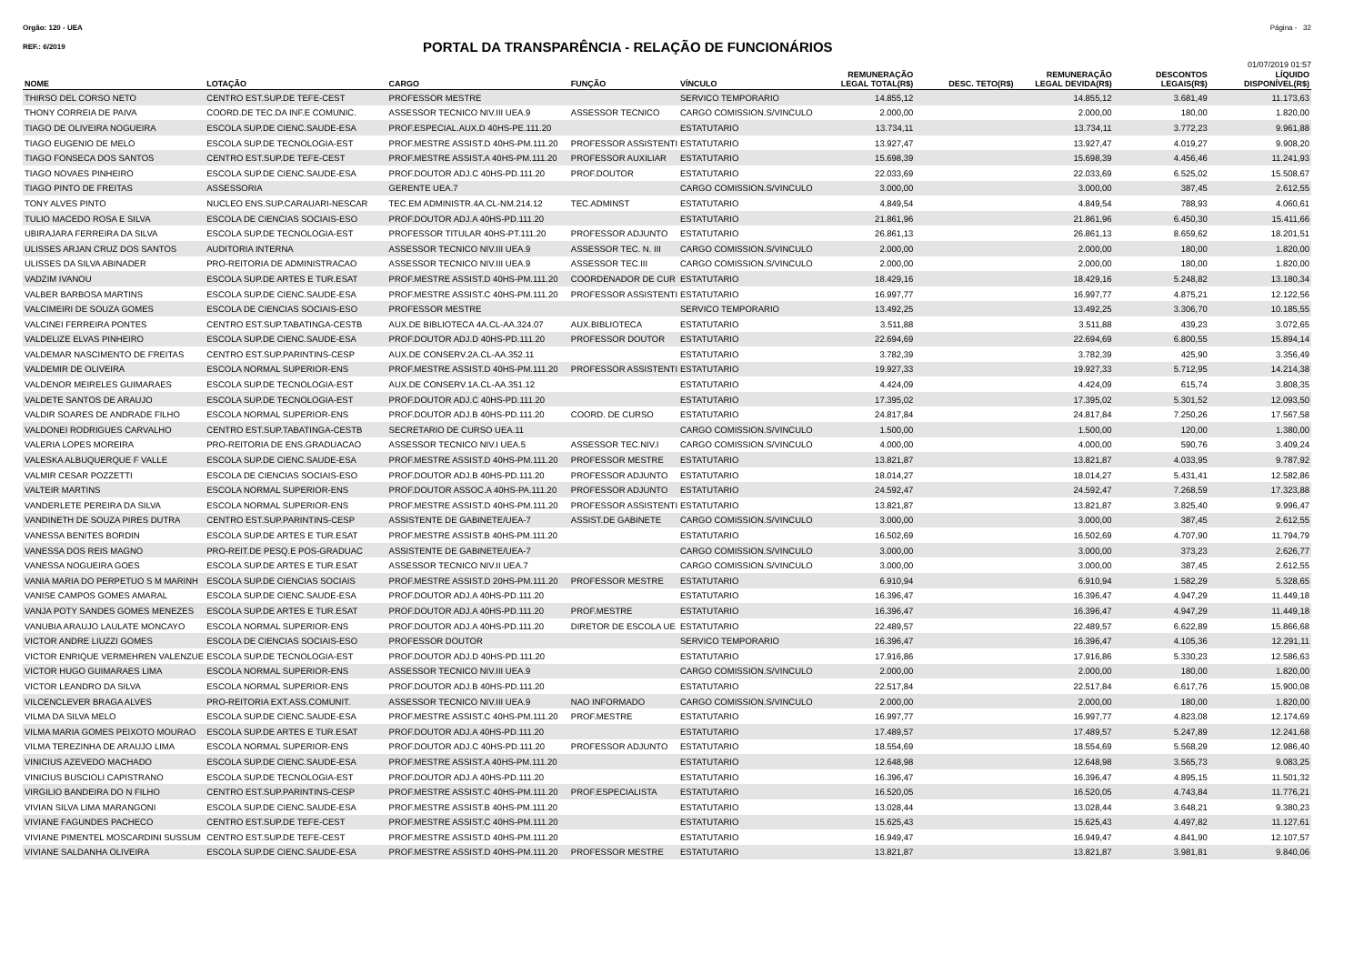Orgão: 120 - UEA Página - 32
REF.: 6/2019
PORTAL DA TRANSPARÊNCIA - RELAÇÃO DE FUNCIONÁRIOS
01/07/2019 01:57
| NOME | LOTAÇÃO | CARGO | FUNÇÃO | VÍNCULO | REMUNERAÇÃO LEGAL TOTAL(R$) | DESC. TETO(R$) | REMUNERAÇÃO LEGAL DEVIDA(R$) | DESCONTOS LEGAIS(R$) | LÍQUIDO DISPONÍVEL(R$) |
| --- | --- | --- | --- | --- | --- | --- | --- | --- | --- |
| THIRSO DEL CORSO NETO | CENTRO EST.SUP.DE TEFE-CEST | PROFESSOR MESTRE | | SERVICO TEMPORARIO | 14.855,12 | | 14.855,12 | 3.681,49 | 11.173,63 |
| THONY CORREIA DE PAIVA | COORD.DE TEC.DA INF.E COMUNIC. | ASSESSOR TECNICO NIV.III UEA.9 | ASSESSOR TECNICO | CARGO COMISSION.S/VINCULO | 2.000,00 | | 2.000,00 | 180,00 | 1.820,00 |
| TIAGO DE OLIVEIRA NOGUEIRA | ESCOLA SUP.DE CIENC.SAUDE-ESA | PROF.ESPECIAL.AUX.D 40HS-PE.111.20 | | ESTATUTARIO | 13.734,11 | | 13.734,11 | 3.772,23 | 9.961,88 |
| TIAGO EUGENIO DE MELO | ESCOLA SUP.DE TECNOLOGIA-EST | PROF.MESTRE ASSIST.D 40HS-PM.111.20 | PROFESSOR ASSISTENTI | ESTATUTARIO | 13.927,47 | | 13.927,47 | 4.019,27 | 9.908,20 |
| TIAGO FONSECA DOS SANTOS | CENTRO EST.SUP.DE TEFE-CEST | PROF.MESTRE ASSIST.A 40HS-PM.111.20 | PROFESSOR AUXILIAR | ESTATUTARIO | 15.698,39 | | 15.698,39 | 4.456,46 | 11.241,93 |
| TIAGO NOVAES PINHEIRO | ESCOLA SUP.DE CIENC.SAUDE-ESA | PROF.DOUTOR ADJ.C 40HS-PD.111.20 | PROF.DOUTOR | ESTATUTARIO | 22.033,69 | | 22.033,69 | 6.525,02 | 15.508,67 |
| TIAGO PINTO DE FREITAS | ASSESSORIA | GERENTE UEA.7 | | CARGO COMISSION.S/VINCULO | 3.000,00 | | 3.000,00 | 387,45 | 2.612,55 |
| TONY ALVES PINTO | NUCLEO ENS.SUP.CARAUARI-NESCAR | TEC.EM ADMINISTR.4A.CL-NM.214.12 | TEC.ADMINST | ESTATUTARIO | 4.849,54 | | 4.849,54 | 788,93 | 4.060,61 |
| TULIO MACEDO ROSA E SILVA | ESCOLA DE CIENCIAS SOCIAIS-ESO | PROF.DOUTOR ADJ.A 40HS-PD.111.20 | | ESTATUTARIO | 21.861,96 | | 21.861,96 | 6.450,30 | 15.411,66 |
| UBIRAJARA FERREIRA DA SILVA | ESCOLA SUP.DE TECNOLOGIA-EST | PROFESSOR TITULAR 40HS-PT.111.20 | PROFESSOR ADJUNTO | ESTATUTARIO | 26.861,13 | | 26.861,13 | 8.659,62 | 18.201,51 |
| ULISSES ARJAN CRUZ DOS SANTOS | AUDITORIA INTERNA | ASSESSOR TECNICO NIV.III UEA.9 | ASSESSOR TEC. N. III | CARGO COMISSION.S/VINCULO | 2.000,00 | | 2.000,00 | 180,00 | 1.820,00 |
| ULISSES DA SILVA ABINADER | PRO-REITORIA DE ADMINISTRACAO | ASSESSOR TECNICO NIV.III UEA.9 | ASSESSOR TEC.III | CARGO COMISSION.S/VINCULO | 2.000,00 | | 2.000,00 | 180,00 | 1.820,00 |
| VADZIM IVANOU | ESCOLA SUP.DE ARTES E TUR.ESAT | PROF.MESTRE ASSIST.D 40HS-PM.111.20 | COORDENADOR DE CUR | ESTATUTARIO | 18.429,16 | | 18.429,16 | 5.248,82 | 13.180,34 |
| VALBER BARBOSA MARTINS | ESCOLA SUP.DE CIENC.SAUDE-ESA | PROF.MESTRE ASSIST.C 40HS-PM.111.20 | PROFESSOR ASSISTENTI | ESTATUTARIO | 16.997,77 | | 16.997,77 | 4.875,21 | 12.122,56 |
| VALCIMEIRI DE SOUZA GOMES | ESCOLA DE CIENCIAS SOCIAIS-ESO | PROFESSOR MESTRE | | SERVICO TEMPORARIO | 13.492,25 | | 13.492,25 | 3.306,70 | 10.185,55 |
| VALCINEI FERREIRA PONTES | CENTRO EST.SUP.TABATINGA-CESTB | AUX.DE BIBLIOTECA 4A.CL-AA.324.07 | AUX.BIBLIOTECA | ESTATUTARIO | 3.511,88 | | 3.511,88 | 439,23 | 3.072,65 |
| VALDELIZE ELVAS PINHEIRO | ESCOLA SUP.DE CIENC.SAUDE-ESA | PROF.DOUTOR ADJ.D 40HS-PD.111.20 | PROFESSOR DOUTOR | ESTATUTARIO | 22.694,69 | | 22.694,69 | 6.800,55 | 15.894,14 |
| VALDEMAR NASCIMENTO DE FREITAS | CENTRO EST.SUP.PARINTINS-CESP | AUX.DE CONSERV.2A.CL-AA.352.11 | | ESTATUTARIO | 3.782,39 | | 3.782,39 | 425,90 | 3.356,49 |
| VALDEMIR DE OLIVEIRA | ESCOLA NORMAL SUPERIOR-ENS | PROF.MESTRE ASSIST.D 40HS-PM.111.20 | PROFESSOR ASSISTENTI | ESTATUTARIO | 19.927,33 | | 19.927,33 | 5.712,95 | 14.214,38 |
| VALDENOR MEIRELES GUIMARAES | ESCOLA SUP.DE TECNOLOGIA-EST | AUX.DE CONSERV.1A.CL-AA.351.12 | | ESTATUTARIO | 4.424,09 | | 4.424,09 | 615,74 | 3.808,35 |
| VALDETE SANTOS DE ARAUJO | ESCOLA SUP.DE TECNOLOGIA-EST | PROF.DOUTOR ADJ.C 40HS-PD.111.20 | | ESTATUTARIO | 17.395,02 | | 17.395,02 | 5.301,52 | 12.093,50 |
| VALDIR SOARES DE ANDRADE FILHO | ESCOLA NORMAL SUPERIOR-ENS | PROF.DOUTOR ADJ.B 40HS-PD.111.20 | COORD. DE CURSO | ESTATUTARIO | 24.817,84 | | 24.817,84 | 7.250,26 | 17.567,58 |
| VALDONEI RODRIGUES CARVALHO | CENTRO EST.SUP.TABATINGA-CESTB | SECRETARIO DE CURSO UEA.11 | | CARGO COMISSION.S/VINCULO | 1.500,00 | | 1.500,00 | 120,00 | 1.380,00 |
| VALERIA LOPES MOREIRA | PRO-REITORIA DE ENS.GRADUACAO | ASSESSOR TECNICO NIV.I UEA.5 | ASSESSOR TEC.NIV.I | CARGO COMISSION.S/VINCULO | 4.000,00 | | 4.000,00 | 590,76 | 3.409,24 |
| VALESKA ALBUQUERQUE F VALLE | ESCOLA SUP.DE CIENC.SAUDE-ESA | PROF.MESTRE ASSIST.D 40HS-PM.111.20 | PROFESSOR MESTRE | ESTATUTARIO | 13.821,87 | | 13.821,87 | 4.033,95 | 9.787,92 |
| VALMIR CESAR POZZETTI | ESCOLA DE CIENCIAS SOCIAIS-ESO | PROF.DOUTOR ADJ.B 40HS-PD.111.20 | PROFESSOR ADJUNTO | ESTATUTARIO | 18.014,27 | | 18.014,27 | 5.431,41 | 12.582,86 |
| VALTEIR MARTINS | ESCOLA NORMAL SUPERIOR-ENS | PROF.DOUTOR ASSOC.A 40HS-PA.111.20 | PROFESSOR ADJUNTO | ESTATUTARIO | 24.592,47 | | 24.592,47 | 7.268,59 | 17.323,88 |
| VANDERLETE PEREIRA DA SILVA | ESCOLA NORMAL SUPERIOR-ENS | PROF.MESTRE ASSIST.D 40HS-PM.111.20 | PROFESSOR ASSISTENTI | ESTATUTARIO | 13.821,87 | | 13.821,87 | 3.825,40 | 9.996,47 |
| VANDINETH DE SOUZA PIRES DUTRA | CENTRO EST.SUP.PARINTINS-CESP | ASSISTENTE DE GABINETE/UEA-7 | ASSIST.DE GABINETE | CARGO COMISSION.S/VINCULO | 3.000,00 | | 3.000,00 | 387,45 | 2.612,55 |
| VANESSA BENITES BORDIN | ESCOLA SUP.DE ARTES E TUR.ESAT | PROF.MESTRE ASSIST.B 40HS-PM.111.20 | | ESTATUTARIO | 16.502,69 | | 16.502,69 | 4.707,90 | 11.794,79 |
| VANESSA DOS REIS MAGNO | PRO-REIT.DE PESQ.E POS-GRADUAC | ASSISTENTE DE GABINETE/UEA-7 | | CARGO COMISSION.S/VINCULO | 3.000,00 | | 3.000,00 | 373,23 | 2.626,77 |
| VANESSA NOGUEIRA GOES | ESCOLA SUP.DE ARTES E TUR.ESAT | ASSESSOR TECNICO NIV.II UEA.7 | | CARGO COMISSION.S/VINCULO | 3.000,00 | | 3.000,00 | 387,45 | 2.612,55 |
| VANIA MARIA DO PERPETUO S M MARINH | ESCOLA SUP.DE CIENCIAS SOCIAIS | PROF.MESTRE ASSIST.D 20HS-PM.111.20 | PROFESSOR MESTRE | ESTATUTARIO | 6.910,94 | | 6.910,94 | 1.582,29 | 5.328,65 |
| VANISE CAMPOS GOMES AMARAL | ESCOLA SUP.DE CIENC.SAUDE-ESA | PROF.DOUTOR ADJ.A 40HS-PD.111.20 | | ESTATUTARIO | 16.396,47 | | 16.396,47 | 4.947,29 | 11.449,18 |
| VANJA POTY SANDES GOMES MENEZES | ESCOLA SUP.DE ARTES E TUR.ESAT | PROF.DOUTOR ADJ.A 40HS-PD.111.20 | PROF.MESTRE | ESTATUTARIO | 16.396,47 | | 16.396,47 | 4.947,29 | 11.449,18 |
| VANUBIA ARAUJO LAULATE MONCAYO | ESCOLA NORMAL SUPERIOR-ENS | PROF.DOUTOR ADJ.A 40HS-PD.111.20 | DIRETOR DE ESCOLA UE | ESTATUTARIO | 22.489,57 | | 22.489,57 | 6.622,89 | 15.866,68 |
| VICTOR ANDRE LIUZZI GOMES | ESCOLA DE CIENCIAS SOCIAIS-ESO | PROFESSOR DOUTOR | | SERVICO TEMPORARIO | 16.396,47 | | 16.396,47 | 4.105,36 | 12.291,11 |
| VICTOR ENRIQUE VERMEHREN VALENZUE | ESCOLA SUP.DE TECNOLOGIA-EST | PROF.DOUTOR ADJ.D 40HS-PD.111.20 | | ESTATUTARIO | 17.916,86 | | 17.916,86 | 5.330,23 | 12.586,63 |
| VICTOR HUGO GUIMARAES LIMA | ESCOLA NORMAL SUPERIOR-ENS | ASSESSOR TECNICO NIV.III UEA.9 | | CARGO COMISSION.S/VINCULO | 2.000,00 | | 2.000,00 | 180,00 | 1.820,00 |
| VICTOR LEANDRO DA SILVA | ESCOLA NORMAL SUPERIOR-ENS | PROF.DOUTOR ADJ.B 40HS-PD.111.20 | | ESTATUTARIO | 22.517,84 | | 22.517,84 | 6.617,76 | 15.900,08 |
| VILCENCLEVER BRAGA ALVES | PRO-REITORIA EXT.ASS.COMUNIT. | ASSESSOR TECNICO NIV.III UEA.9 | NAO INFORMADO | CARGO COMISSION.S/VINCULO | 2.000,00 | | 2.000,00 | 180,00 | 1.820,00 |
| VILMA DA SILVA MELO | ESCOLA SUP.DE CIENC.SAUDE-ESA | PROF.MESTRE ASSIST.C 40HS-PM.111.20 | PROF.MESTRE | ESTATUTARIO | 16.997,77 | | 16.997,77 | 4.823,08 | 12.174,69 |
| VILMA MARIA GOMES PEIXOTO MOURAO | ESCOLA SUP.DE ARTES E TUR.ESAT | PROF.DOUTOR ADJ.A 40HS-PD.111.20 | | ESTATUTARIO | 17.489,57 | | 17.489,57 | 5.247,89 | 12.241,68 |
| VILMA TEREZINHA DE ARAUJO LIMA | ESCOLA NORMAL SUPERIOR-ENS | PROF.DOUTOR ADJ.C 40HS-PD.111.20 | PROFESSOR ADJUNTO | ESTATUTARIO | 18.554,69 | | 18.554,69 | 5.568,29 | 12.986,40 |
| VINICIUS AZEVEDO MACHADO | ESCOLA SUP.DE CIENC.SAUDE-ESA | PROF.MESTRE ASSIST.A 40HS-PM.111.20 | | ESTATUTARIO | 12.648,98 | | 12.648,98 | 3.565,73 | 9.083,25 |
| VINICIUS BUSCIOLI CAPISTRANO | ESCOLA SUP.DE TECNOLOGIA-EST | PROF.DOUTOR ADJ.A 40HS-PD.111.20 | | ESTATUTARIO | 16.396,47 | | 16.396,47 | 4.895,15 | 11.501,32 |
| VIRGILIO BANDEIRA DO N FILHO | CENTRO EST.SUP.PARINTINS-CESP | PROF.MESTRE ASSIST.C 40HS-PM.111.20 | PROF.ESPECIALISTA | ESTATUTARIO | 16.520,05 | | 16.520,05 | 4.743,84 | 11.776,21 |
| VIVIAN SILVA LIMA MARANGONI | ESCOLA SUP.DE CIENC.SAUDE-ESA | PROF.MESTRE ASSIST.B 40HS-PM.111.20 | | ESTATUTARIO | 13.028,44 | | 13.028,44 | 3.648,21 | 9.380,23 |
| VIVIANE FAGUNDES PACHECO | CENTRO EST.SUP.DE TEFE-CEST | PROF.MESTRE ASSIST.C 40HS-PM.111.20 | | ESTATUTARIO | 15.625,43 | | 15.625,43 | 4.497,82 | 11.127,61 |
| VIVIANE PIMENTEL MOSCARDINI SUSSUM | CENTRO EST.SUP.DE TEFE-CEST | PROF.MESTRE ASSIST.D 40HS-PM.111.20 | | ESTATUTARIO | 16.949,47 | | 16.949,47 | 4.841,90 | 12.107,57 |
| VIVIANE SALDANHA OLIVEIRA | ESCOLA SUP.DE CIENC.SAUDE-ESA | PROF.MESTRE ASSIST.D 40HS-PM.111.20 | PROFESSOR MESTRE | ESTATUTARIO | 13.821,87 | | 13.821,87 | 3.981,81 | 9.840,06 |